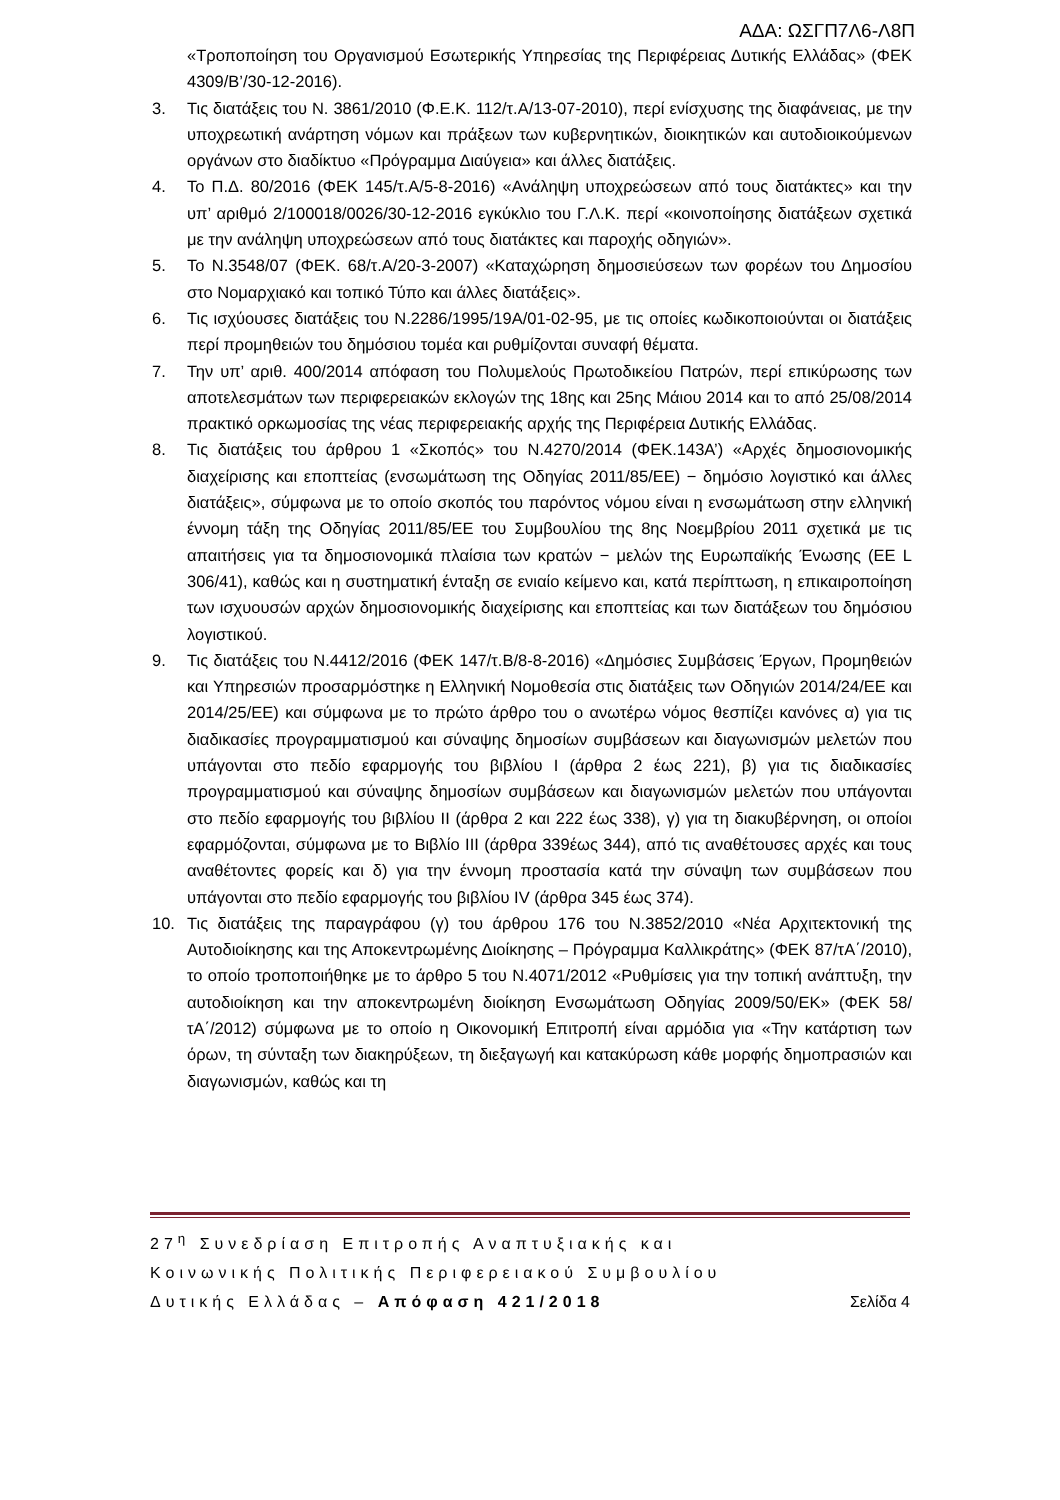ΑΔΑ: ΩΣΓΠ7Λ6-Λ8Π
«Τροποποίηση του Οργανισμού Εσωτερικής Υπηρεσίας της Περιφέρειας Δυτικής Ελλάδας» (ΦΕΚ 4309/Β’/30-12-2016).
3. Τις διατάξεις του Ν. 3861/2010 (Φ.Ε.Κ. 112/τ.Α/13-07-2010), περί ενίσχυσης της διαφάνειας, με την υποχρεωτική ανάρτηση νόμων και πράξεων των κυβερνητικών, διοικητικών και αυτοδιοικούμενων οργάνων στο διαδίκτυο «Πρόγραμμα Διαύγεια» και άλλες διατάξεις.
4. Το Π.Δ. 80/2016 (ΦΕΚ 145/τ.Α/5-8-2016) «Ανάληψη υποχρεώσεων από τους διατάκτες» και την υπ’ αριθμό 2/100018/0026/30-12-2016 εγκύκλιο του Γ.Λ.Κ. περί «κοινοποίησης διατάξεων σχετικά με την ανάληψη υποχρεώσεων από τους διατάκτες και παροχής οδηγιών».
5. Το Ν.3548/07 (ΦΕΚ. 68/τ.Α/20-3-2007) «Καταχώρηση δημοσιεύσεων των φορέων του Δημοσίου στο Νομαρχιακό και τοπικό Τύπο και άλλες διατάξεις».
6. Τις ισχύουσες διατάξεις του Ν.2286/1995/19Α/01-02-95, με τις οποίες κωδικοποιούνται οι διατάξεις περί προμηθειών του δημόσιου τομέα και ρυθμίζονται συναφή θέματα.
7. Την υπ’ αριθ. 400/2014 απόφαση του Πολυμελούς Πρωτοδικείου Πατρών, περί επικύρωσης των αποτελεσμάτων των περιφερειακών εκλογών της 18ης και 25ης Μάιου 2014 και το από 25/08/2014 πρακτικό ορκωμοσίας της νέας περιφερειακής αρχής της Περιφέρεια Δυτικής Ελλάδας.
8. Τις διατάξεις του άρθρου 1 «Σκοπός» του Ν.4270/2014 (ΦΕΚ.143Α’) «Αρχές δημοσιονομικής διαχείρισης και εποπτείας (ενσωμάτωση της Οδηγίας 2011/85/ΕΕ) − δημόσιο λογιστικό και άλλες διατάξεις», σύμφωνα με το οποίο σκοπός του παρόντος νόμου είναι η ενσωμάτωση στην ελληνική έννομη τάξη της Οδηγίας 2011/85/ΕΕ του Συμβουλίου της 8ης Νοεμβρίου 2011 σχετικά με τις απαιτήσεις για τα δημοσιονομικά πλαίσια των κρατών − μελών της Ευρωπαϊκής Ένωσης (ΕΕ L 306/41), καθώς και η συστηματική ένταξη σε ενιαίο κείμενο και, κατά περίπτωση, η επικαιροποίηση των ισχυουσών αρχών δημοσιονομικής διαχείρισης και εποπτείας και των διατάξεων του δημόσιου λογιστικού.
9. Τις διατάξεις του Ν.4412/2016 (ΦΕΚ 147/τ.Β/8-8-2016) «Δημόσιες Συμβάσεις Έργων, Προμηθειών και Υπηρεσιών προσαρμόστηκε η Ελληνική Νομοθεσία στις διατάξεις των Οδηγιών 2014/24/ΕΕ και 2014/25/ΕΕ) και σύμφωνα με το πρώτο άρθρο του ο ανωτέρω νόμος θεσπίζει κανόνες α) για τις διαδικασίες προγραμματισμού και σύναψης δημοσίων συμβάσεων και διαγωνισμών μελετών που υπάγονται στο πεδίο εφαρμογής του βιβλίου Ι (άρθρα 2 έως 221), β) για τις διαδικασίες προγραμματισμού και σύναψης δημοσίων συμβάσεων και διαγωνισμών μελετών που υπάγονται στο πεδίο εφαρμογής του βιβλίου ΙΙ (άρθρα 2 και 222 έως 338), γ) για τη διακυβέρνηση, οι οποίοι εφαρμόζονται, σύμφωνα με το Βιβλίο ΙΙΙ (άρθρα 339έως 344), από τις αναθέτουσες αρχές και τους αναθέτοντες φορείς και δ) για την έννομη προστασία κατά την σύναψη των συμβάσεων που υπάγονται στο πεδίο εφαρμογής του βιβλίου IV (άρθρα 345 έως 374).
10. Τις διατάξεις της παραγράφου (γ) του άρθρου 176 του Ν.3852/2010 «Νέα Αρχιτεκτονική της Αυτοδιοίκησης και της Αποκεντρωμένης Διοίκησης – Πρόγραμμα Καλλικράτης» (ΦΕΚ 87/τΑ΄/2010), το οποίο τροποποιήθηκε με το άρθρο 5 του Ν.4071/2012 «Ρυθμίσεις για την τοπική ανάπτυξη, την αυτοδιοίκηση και την αποκεντρωμένη διοίκηση Ενσωμάτωση Οδηγίας 2009/50/ΕΚ» (ΦΕΚ 58/τΑ΄/2012) σύμφωνα με το οποίο η Οικονομική Επιτροπή είναι αρμόδια για «Την κατάρτιση των όρων, τη σύνταξη των διακηρύξεων, τη διεξαγωγή και κατακύρωση κάθε μορφής δημοπρασιών και διαγωνισμών, καθώς και τη
27<sup>η</sup> Συνεδρίαση Επιτροπής Αναπτυξιακής και
Κοινωνικής Πολιτικής Περιφερειακού Συμβουλίου
Δυτικής Ελλάδας – Απόφαση 421/2018 Σελίδα 4